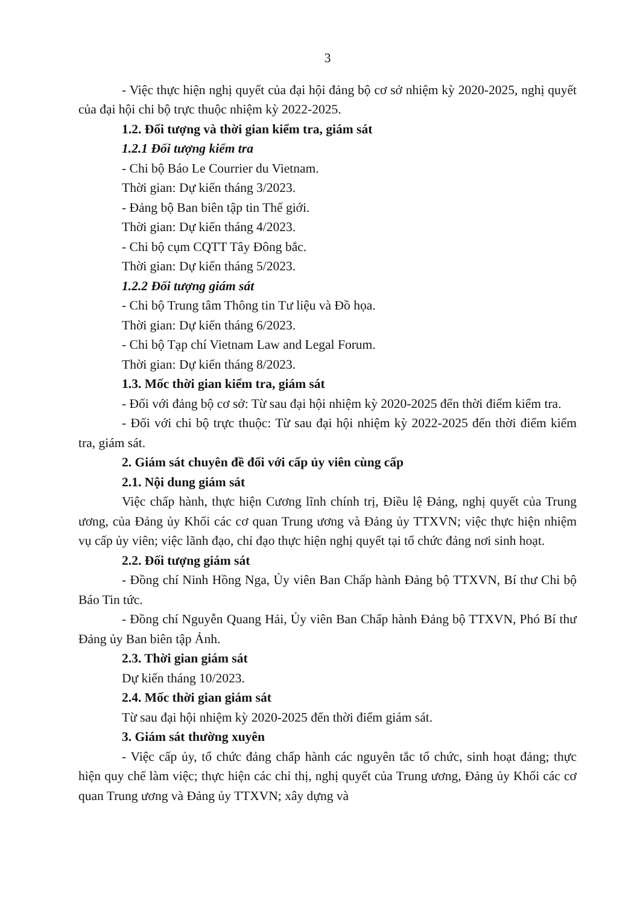3
- Việc thực hiện nghị quyết của đại hội đảng bộ cơ sở nhiệm kỳ 2020-2025, nghị quyết của đại hội chi bộ trực thuộc nhiệm kỳ 2022-2025.
1.2. Đối tượng và thời gian kiểm tra, giám sát
1.2.1 Đối tượng kiểm tra
- Chi bộ Báo Le Courrier du Vietnam.
Thời gian: Dự kiến tháng 3/2023.
- Đảng bộ Ban biên tập tin Thế giới.
Thời gian: Dự kiến tháng 4/2023.
- Chi bộ cụm CQTT Tây Đông bắc.
Thời gian: Dự kiến tháng 5/2023.
1.2.2 Đối tượng giám sát
- Chi bộ Trung tâm Thông tin Tư liệu và Đồ họa.
Thời gian: Dự kiến tháng 6/2023.
- Chi bộ Tạp chí Vietnam Law and Legal Forum.
Thời gian: Dự kiến tháng 8/2023.
1.3. Mốc thời gian kiểm tra, giám sát
- Đối với đảng bộ cơ sở: Từ sau đại hội nhiệm kỳ 2020-2025 đến thời điểm kiểm tra.
- Đối với chi bộ trực thuộc: Từ sau đại hội nhiệm kỳ 2022-2025 đến thời điểm kiểm tra, giám sát.
2. Giám sát chuyên đề đối với cấp ủy viên cùng cấp
2.1. Nội dung giám sát
Việc chấp hành, thực hiện Cương lĩnh chính trị, Điều lệ Đảng, nghị quyết của Trung ương, của Đảng ủy Khối các cơ quan Trung ương và Đảng ủy TTXVN; việc thực hiện nhiệm vụ cấp ủy viên; việc lãnh đạo, chỉ đạo thực hiện nghị quyết tại tổ chức đảng nơi sinh hoạt.
2.2. Đối tượng giám sát
- Đồng chí Ninh Hồng Nga, Ủy viên Ban Chấp hành Đảng bộ TTXVN, Bí thư Chi bộ Báo Tin tức.
- Đồng chí Nguyễn Quang Hải, Ủy viên Ban Chấp hành Đảng bộ TTXVN, Phó Bí thư Đảng ủy Ban biên tập Ảnh.
2.3. Thời gian giám sát
Dự kiến tháng 10/2023.
2.4. Mốc thời gian giám sát
Từ sau đại hội nhiệm kỳ 2020-2025 đến thời điểm giám sát.
3. Giám sát thường xuyên
- Việc cấp ủy, tổ chức đảng chấp hành các nguyên tắc tổ chức, sinh hoạt đảng; thực hiện quy chế làm việc; thực hiện các chỉ thị, nghị quyết của Trung ương, Đảng ủy Khối các cơ quan Trung ương và Đảng ủy TTXVN; xây dựng và